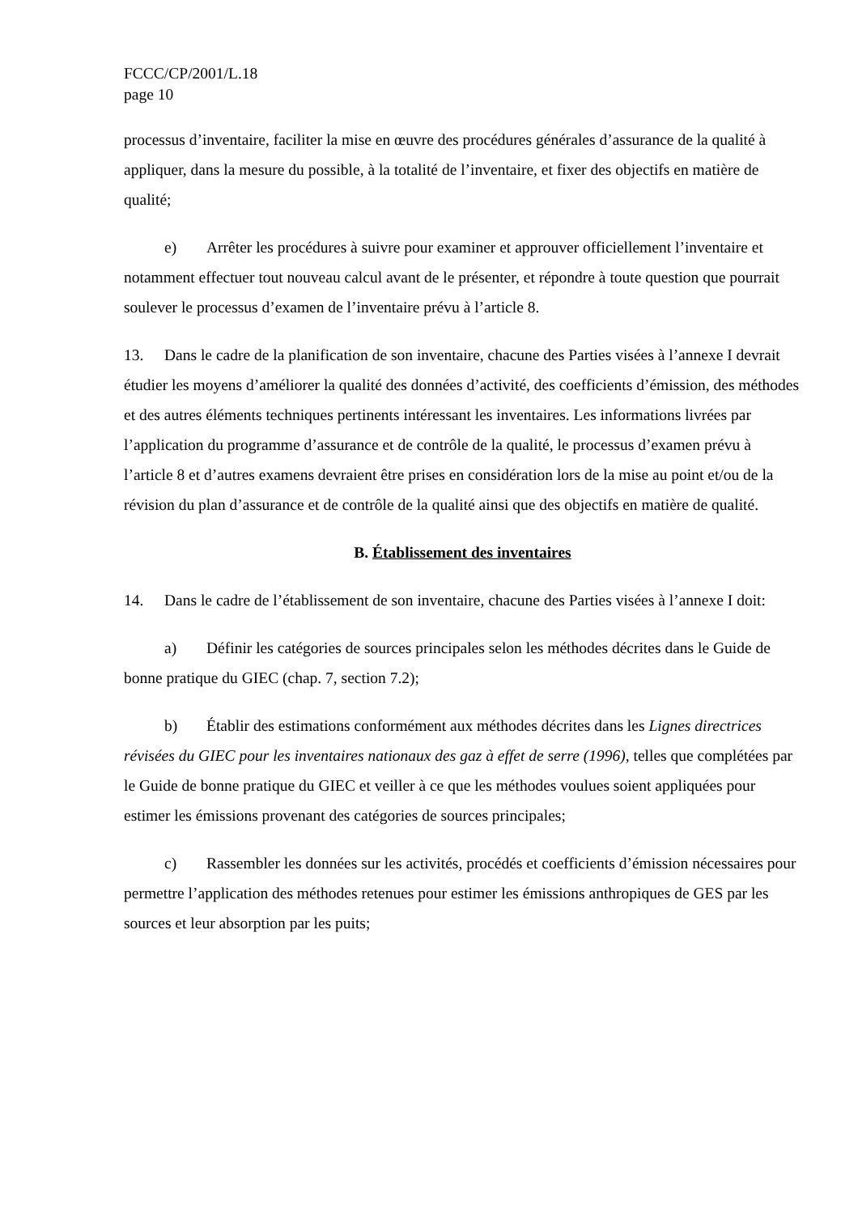FCCC/CP/2001/L.18
page 10
processus d’inventaire, faciliter la mise en œuvre des procédures générales d’assurance de la qualité à appliquer, dans la mesure du possible, à la totalité de l’inventaire, et fixer des objectifs en matière de qualité;
e) Arrêter les procédures à suivre pour examiner et approuver officiellement l’inventaire et notamment effectuer tout nouveau calcul avant de le présenter, et répondre à toute question que pourrait soulever le processus d’examen de l’inventaire prévu à l’article 8.
13. Dans le cadre de la planification de son inventaire, chacune des Parties visées à l’annexe I devrait étudier les moyens d’améliorer la qualité des données d’activité, des coefficients d’émission, des méthodes et des autres éléments techniques pertinents intéressant les inventaires. Les informations livrées par l’application du programme d’assurance et de contrôle de la qualité, le processus d’examen prévu à l’article 8 et d’autres examens devraient être prises en considération lors de la mise au point et/ou de la révision du plan d’assurance et de contrôle de la qualité ainsi que des objectifs en matière de qualité.
B. Établissement des inventaires
14. Dans le cadre de l’établissement de son inventaire, chacune des Parties visées à l’annexe I doit:
a) Définir les catégories de sources principales selon les méthodes décrites dans le Guide de bonne pratique du GIEC (chap. 7, section 7.2);
b) Établir des estimations conformément aux méthodes décrites dans les Lignes directrices révisées du GIEC pour les inventaires nationaux des gaz à effet de serre (1996), telles que complétées par le Guide de bonne pratique du GIEC et veiller à ce que les méthodes voulues soient appliquées pour estimer les émissions provenant des catégories de sources principales;
c) Rassembler les données sur les activités, procédés et coefficients d’émission nécessaires pour permettre l’application des méthodes retenues pour estimer les émissions anthropiques de GES par les sources et leur absorption par les puits;